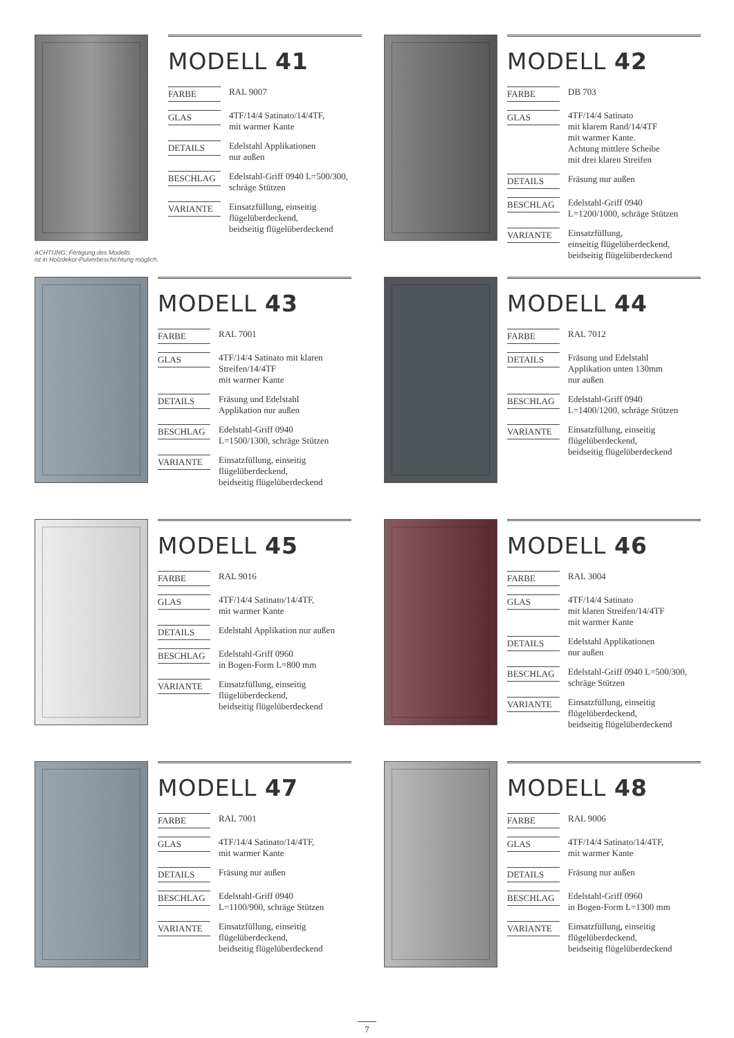ACHTUNG: Fertigung des Modells
ist in Holzdekor-Pulverbeschichtung möglich.
MODELL 41
| FARBE | RAL 9007 |
| GLAS | 4TF/14/4 Satinato/14/4TF, mit warmer Kante |
| DETAILS | Edelstahl Applikationen nur außen |
| BESCHLAG | Edelstahl-Griff 0940 L=500/300, schräge Stützen |
| VARIANTE | Einsatzfüllung, einseitig flügelüberdeckend, beidseitig flügelüberdeckend |
MODELL 42
| FARBE | DB 703 |
| GLAS | 4TF/14/4 Satinato mit klarem Rand/14/4TF mit warmer Kante. Achtung mittlere Scheibe mit drei klaren Streifen |
| DETAILS | Fräsung nur außen |
| BESCHLAG | Edelstahl-Griff 0940 L=1200/1000, schräge Stützen |
| VARIANTE | Einsatzfüllung, einseitig flügelüberdeckend, beidseitig flügelüberdeckend |
MODELL 43
| FARBE | RAL 7001 |
| GLAS | 4TF/14/4 Satinato mit klaren Streifen/14/4TF mit warmer Kante |
| DETAILS | Fräsung und Edelstahl Applikation nur außen |
| BESCHLAG | Edelstahl-Griff 0940 L=1500/1300, schräge Stützen |
| VARIANTE | Einsatzfüllung, einseitig flügelüberdeckend, beidseitig flügelüberdeckend |
MODELL 44
| FARBE | RAL 7012 |
| DETAILS | Fräsung und Edelstahl Applikation unten 130mm nur außen |
| BESCHLAG | Edelstahl-Griff 0940 L=1400/1200, schräge Stützen |
| VARIANTE | Einsatzfüllung, einseitig flügelüberdeckend, beidseitig flügelüberdeckend |
MODELL 45
| FARBE | RAL 9016 |
| GLAS | 4TF/14/4 Satinato/14/4TF, mit warmer Kante |
| DETAILS | Edelstahl Applikation nur außen |
| BESCHLAG | Edelstahl-Griff 0960 in Bogen-Form L=800 mm |
| VARIANTE | Einsatzfüllung, einseitig flügelüberdeckend, beidseitig flügelüberdeckend |
MODELL 46
| FARBE | RAL 3004 |
| GLAS | 4TF/14/4 Satinato mit klaren Streifen/14/4TF mit warmer Kante |
| DETAILS | Edelstahl Applikationen nur außen |
| BESCHLAG | Edelstahl-Griff 0940 L=500/300, schräge Stützen |
| VARIANTE | Einsatzfüllung, einseitig flügelüberdeckend, beidseitig flügelüberdeckend |
MODELL 47
| FARBE | RAL 7001 |
| GLAS | 4TF/14/4 Satinato/14/4TF, mit warmer Kante |
| DETAILS | Fräsung nur außen |
| BESCHLAG | Edelstahl-Griff 0940 L=1100/900, schräge Stützen |
| VARIANTE | Einsatzfüllung, einseitig flügelüberdeckend, beidseitig flügelüberdeckend |
MODELL 48
| FARBE | RAL 9006 |
| GLAS | 4TF/14/4 Satinato/14/4TF, mit warmer Kante |
| DETAILS | Fräsung nur außen |
| BESCHLAG | Edelstahl-Griff 0960 in Bogen-Form L=1300 mm |
| VARIANTE | Einsatzfüllung, einseitig flügelüberdeckend, beidseitig flügelüberdeckend |
7